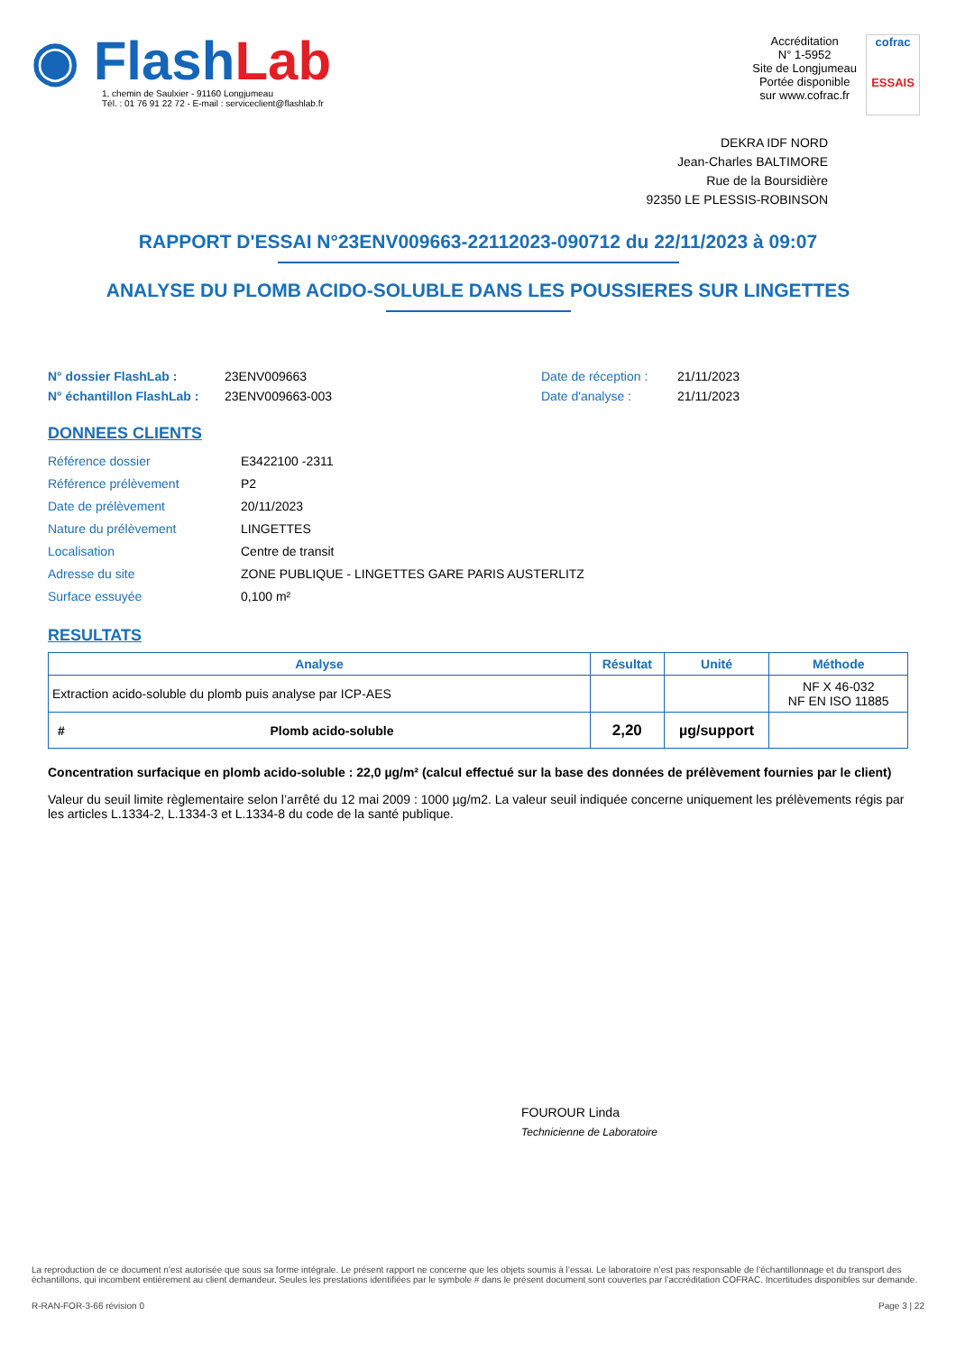◉ FlashLab
1, chemin de Saulxier - 91160 Longjumeau
Tél. : 01 76 91 22 72 - E-mail : serviceclient@flashlab.fr
Accréditation
N° 1-5952
Site de Longjumeau
Portée disponible
sur www.cofrac.fr
cofrac
ESSAIS
DEKRA IDF NORD
Jean-Charles BALTIMORE
Rue de la Boursidière
92350 LE PLESSIS-ROBINSON
RAPPORT D'ESSAI N°23ENV009663-22112023-090712 du 22/11/2023 à 09:07
ANALYSE DU PLOMB ACIDO-SOLUBLE DANS LES POUSSIERES SUR LINGETTES
N° dossier FlashLab : 23ENV009663 Date de réception : 21/11/2023
N° échantillon FlashLab : 23ENV009663-003 Date d'analyse : 21/11/2023
DONNEES CLIENTS
Référence dossier E3422100 -2311
Référence prélèvement P2
Date de prélèvement 20/11/2023
Nature du prélèvement LINGETTES
Localisation Centre de transit
Adresse du site ZONE PUBLIQUE - LINGETTES GARE PARIS AUSTERLITZ
Surface essuyée 0,100 m²
RESULTATS
| Analyse | | Résultat | Unité | Méthode |
| --- | --- | --- | --- | --- |
| Extraction acido-soluble du plomb puis analyse par ICP-AES | | | | NF X 46-032 NF EN ISO 11885 |
| # | Plomb acido-soluble | 2,20 | µg/support | |
Concentration surfacique en plomb acido-soluble : 22,0 µg/m² (calcul effectué sur la base des données de prélèvement fournies par le client)
Valeur du seuil limite règlementaire selon l’arrêté du 12 mai 2009 : 1000 µg/m2. La valeur seuil indiquée concerne uniquement les prélèvements régis par les articles L.1334-2, L.1334-3 et L.1334-8 du code de la santé publique.
FOUROUR Linda
Technicienne de Laboratoire
La reproduction de ce document n’est autorisée que sous sa forme intégrale. Le présent rapport ne concerne que les objets soumis à l’essai. Le laboratoire n’est pas responsable de l’échantillonnage et du transport des échantillons, qui incombent entièrement au client demandeur. Seules les prestations identifiées par le symbole # dans le présent document sont couvertes par l’accréditation COFRAC. Incertitudes disponibles sur demande.
R-RAN-FOR-3-66 révision 0 Page 3 | 22